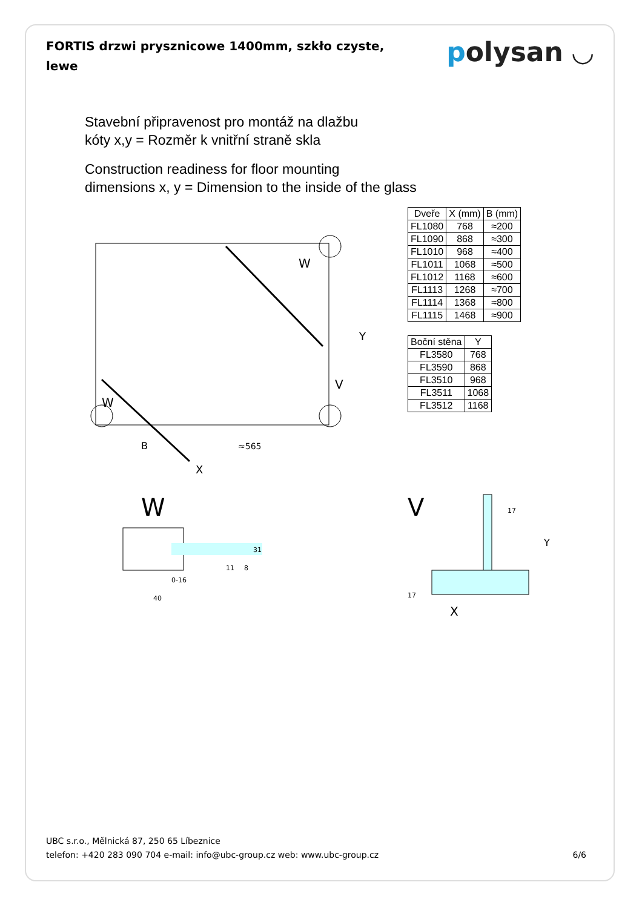FORTIS drzwi prysznicowe 1400mm, szkło czyste, lewe
polysan ◡
Stavební připravenost pro montáž na dlažbu
kóty x,y = Rozměr k vnitřní straně skla
Construction readiness for floor mounting
dimensions x, y = Dimension to the inside of the glass
W
W
V
B
≈565
X
Y
| Dveře | X (mm) | B (mm) |
| --- | --- | --- |
| FL1080 | 768 | ≈200 |
| FL1090 | 868 | ≈300 |
| FL1010 | 968 | ≈400 |
| FL1011 | 1068 | ≈500 |
| FL1012 | 1168 | ≈600 |
| FL1113 | 1268 | ≈700 |
| FL1114 | 1368 | ≈800 |
| FL1115 | 1468 | ≈900 |
| Boční stěna | Y |
| --- | --- |
| FL3580 | 768 |
| FL3590 | 868 |
| FL3510 | 968 |
| FL3511 | 1068 |
| FL3512 | 1168 |
W
0-16
40
11
8
31
V
17
Y
17
X
UBC s.r.o., Mělnická 87, 250 65 Líbeznice
telefon: +420 283 090 704 e-mail: info@ubc-group.cz web: www.ubc-group.cz
6/6